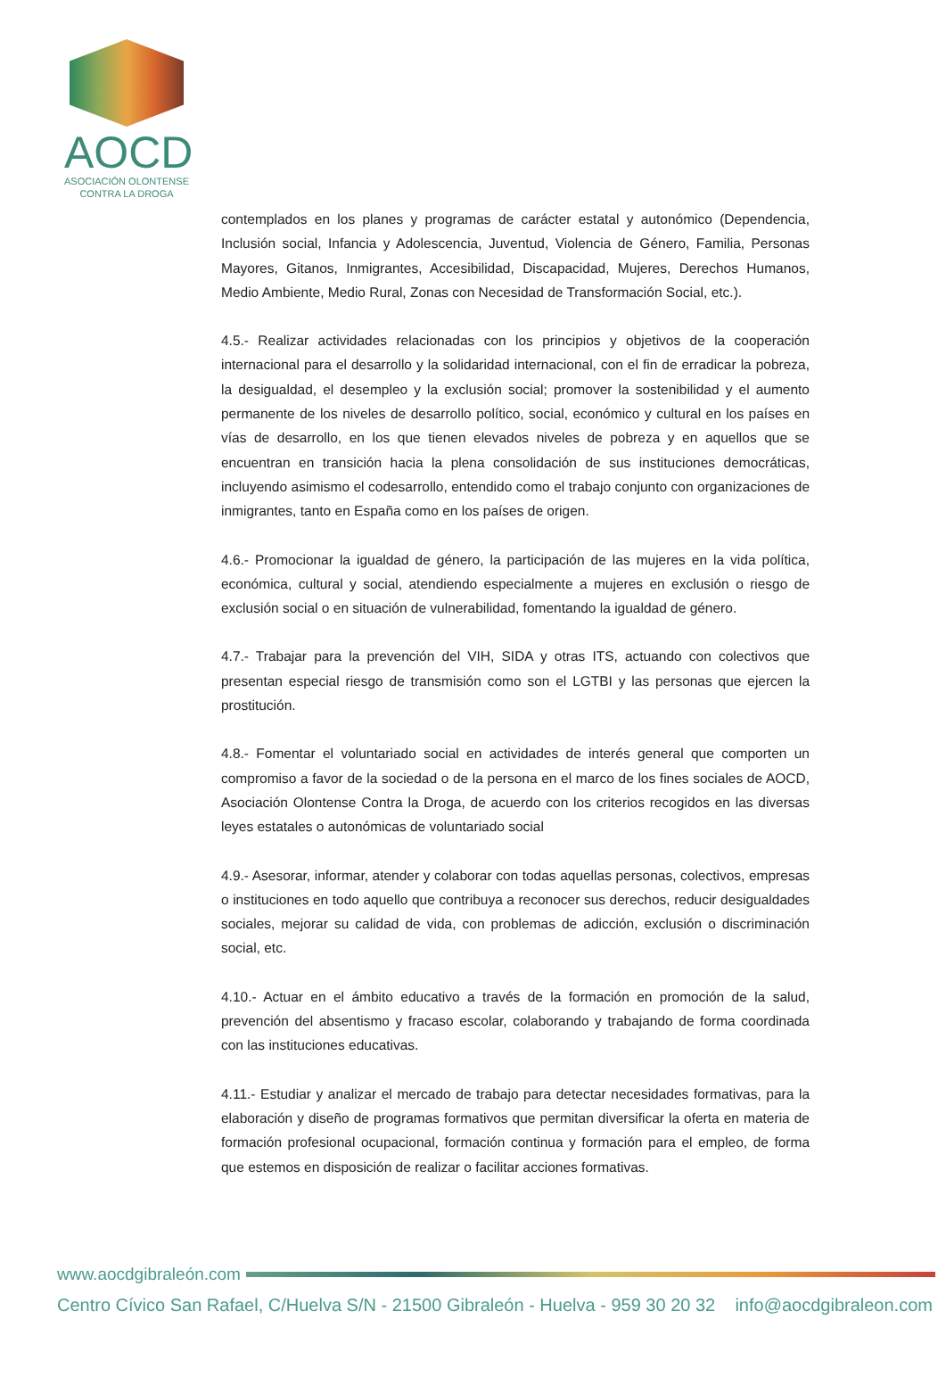AOCD
ASOCIACIÓN OLONTENSE CONTRA LA DROGA
contemplados en los planes y programas de carácter estatal y autonómico (Dependencia, Inclusión social, Infancia y Adolescencia, Juventud, Violencia de Género, Familia, Personas Mayores, Gitanos, Inmigrantes, Accesibilidad, Discapacidad, Mujeres, Derechos Humanos, Medio Ambiente, Medio Rural, Zonas con Necesidad de Transformación Social, etc.).
4.5.- Realizar actividades relacionadas con los principios y objetivos de la cooperación internacional para el desarrollo y la solidaridad internacional, con el fin de erradicar la pobreza, la desigualdad, el desempleo y la exclusión social; promover la sostenibilidad y el aumento permanente de los niveles de desarrollo político, social, económico y cultural en los países en vías de desarrollo, en los que tienen elevados niveles de pobreza y en aquellos que se encuentran en transición hacia la plena consolidación de sus instituciones democráticas, incluyendo asimismo el codesarrollo, entendido como el trabajo conjunto con organizaciones de inmigrantes, tanto en España como en los países de origen.
4.6.- Promocionar la igualdad de género, la participación de las mujeres en la vida política, económica, cultural y social, atendiendo especialmente a mujeres en exclusión o riesgo de exclusión social o en situación de vulnerabilidad, fomentando la igualdad de género.
4.7.- Trabajar para la prevención del VIH, SIDA y otras ITS, actuando con colectivos que presentan especial riesgo de transmisión como son el LGTBI y las personas que ejercen la prostitución.
4.8.- Fomentar el voluntariado social en actividades de interés general que comporten un compromiso a favor de la sociedad o de la persona en el marco de los fines sociales de AOCD, Asociación Olontense Contra la Droga, de acuerdo con los criterios recogidos en las diversas leyes estatales o autonómicas de voluntariado social
4.9.- Asesorar, informar, atender y colaborar con todas aquellas personas, colectivos, empresas o instituciones en todo aquello que contribuya a reconocer sus derechos, reducir desigualdades sociales, mejorar su calidad de vida, con problemas de adicción, exclusión o discriminación social, etc.
4.10.- Actuar en el ámbito educativo a través de la formación en promoción de la salud, prevención del absentismo y fracaso escolar, colaborando y trabajando de forma coordinada con las instituciones educativas.
4.11.- Estudiar y analizar el mercado de trabajo para detectar necesidades formativas, para la elaboración y diseño de programas formativos que permitan diversificar la oferta en materia de formación profesional ocupacional, formación continua y formación para el empleo, de forma que estemos en disposición de realizar o facilitar acciones formativas.
www.aocdgibraleón.com
Centro Cívico San Rafael, C/Huelva S/N - 21500 Gibraleón - Huelva - 959 30 20 32 info@aocdgibraleon.com